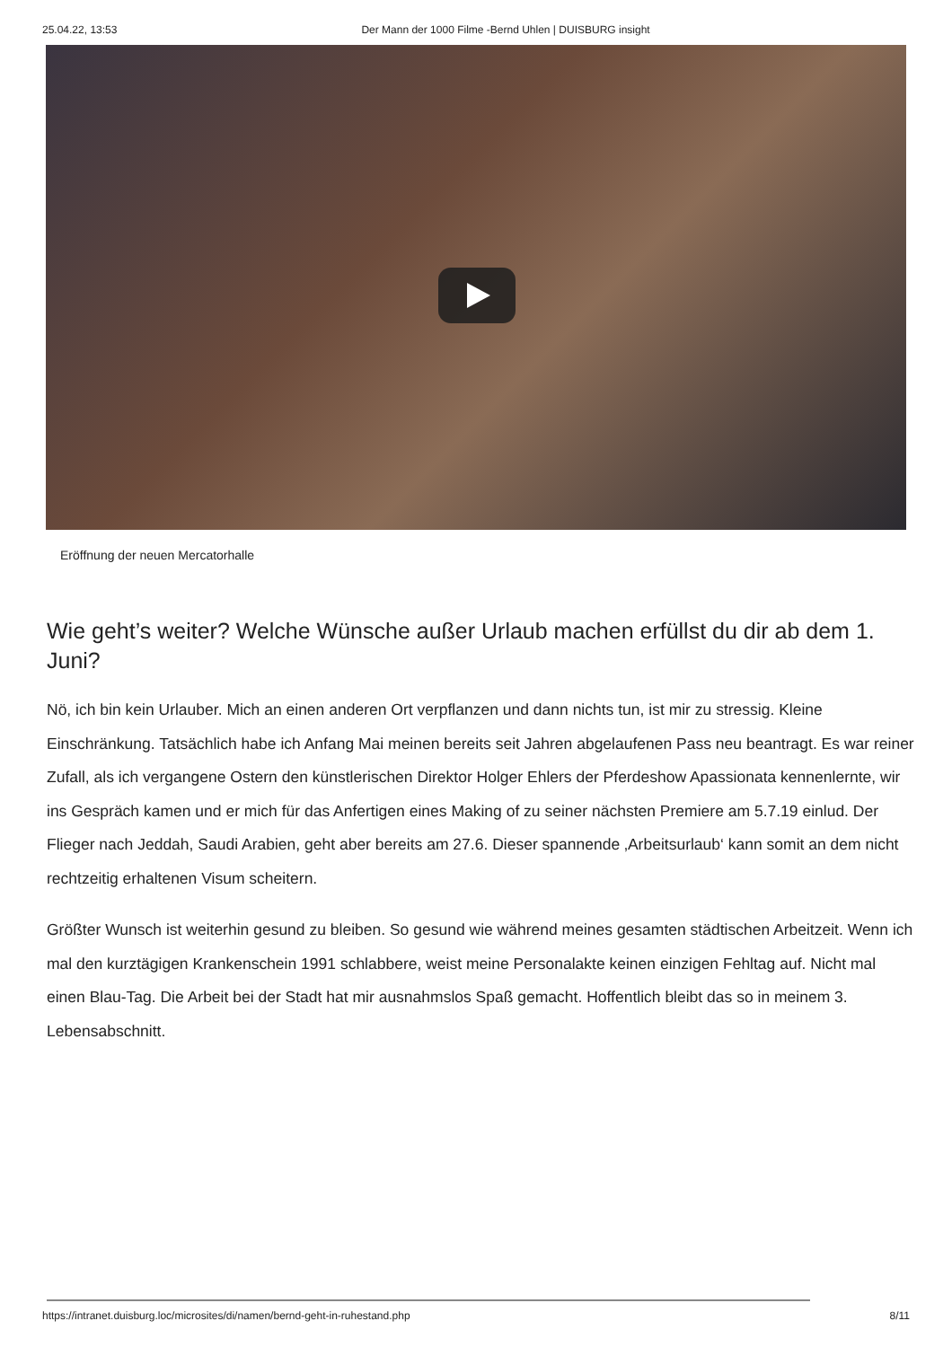25.04.22, 13:53 Der Mann der 1000 Filme -Bernd Uhlen | DUISBURG insight
Eröffnung der neuen Mercatorhalle
Wie geht’s weiter? Welche Wünsche außer Urlaub machen erfüllst du dir ab dem 1. Juni?
Nö, ich bin kein Urlauber. Mich an einen anderen Ort verpflanzen und dann nichts tun, ist mir zu stressig. Kleine Einschränkung. Tatsächlich habe ich Anfang Mai meinen bereits seit Jahren abgelaufenen Pass neu beantragt. Es war reiner Zufall, als ich vergangene Ostern den künstlerischen Direktor Holger Ehlers der Pferdeshow Apassionata kennenlernte, wir ins Gespräch kamen und er mich für das Anfertigen eines Making of zu seiner nächsten Premiere am 5.7.19 einlud. Der Flieger nach Jeddah, Saudi Arabien, geht aber bereits am 27.6. Dieser spannende ‚Arbeitsurlaub‘ kann somit an dem nicht rechtzeitig erhaltenen Visum scheitern.
Größter Wunsch ist weiterhin gesund zu bleiben. So gesund wie während meines gesamten städtischen Arbeitzeit. Wenn ich mal den kurztägigen Krankenschein 1991 schlabbere, weist meine Personalakte keinen einzigen Fehltag auf. Nicht mal einen Blau-Tag. Die Arbeit bei der Stadt hat mir ausnahmslos Spaß gemacht. Hoffentlich bleibt das so in meinem 3. Lebensabschnitt.
https://intranet.duisburg.loc/microsites/di/namen/bernd-geht-in-ruhestand.php 8/11